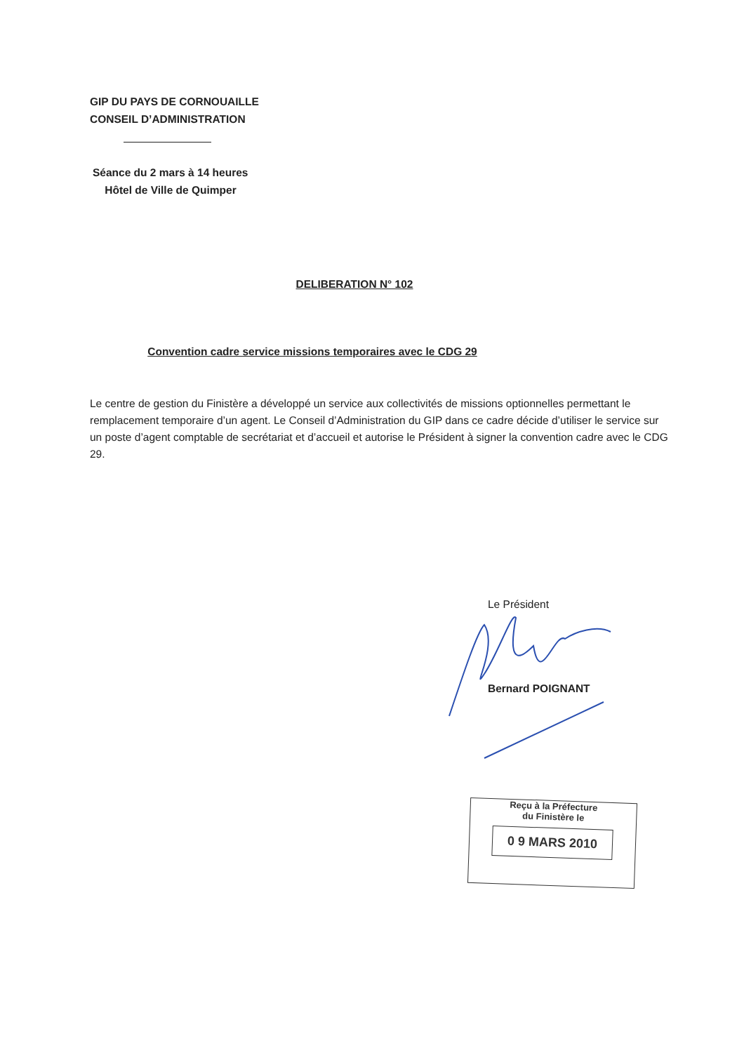GIP DU PAYS DE CORNOUAILLE
CONSEIL D’ADMINISTRATION
Séance du 2 mars à 14 heures
Hôtel de Ville de Quimper
DELIBERATION N° 102
Convention cadre service missions temporaires avec le CDG 29
Le centre de gestion du Finistère a développé un service aux collectivités de missions optionnelles permettant le remplacement temporaire d’un agent. Le Conseil d’Administration du GIP dans ce cadre décide d’utiliser le service sur un poste d’agent comptable de secrétariat et d’accueil et autorise le Président à signer la convention cadre avec le CDG 29.
Le Président
Bernard POIGNANT
Reçu à la Préfecture
du Finistère le
0 9 MARS 2010